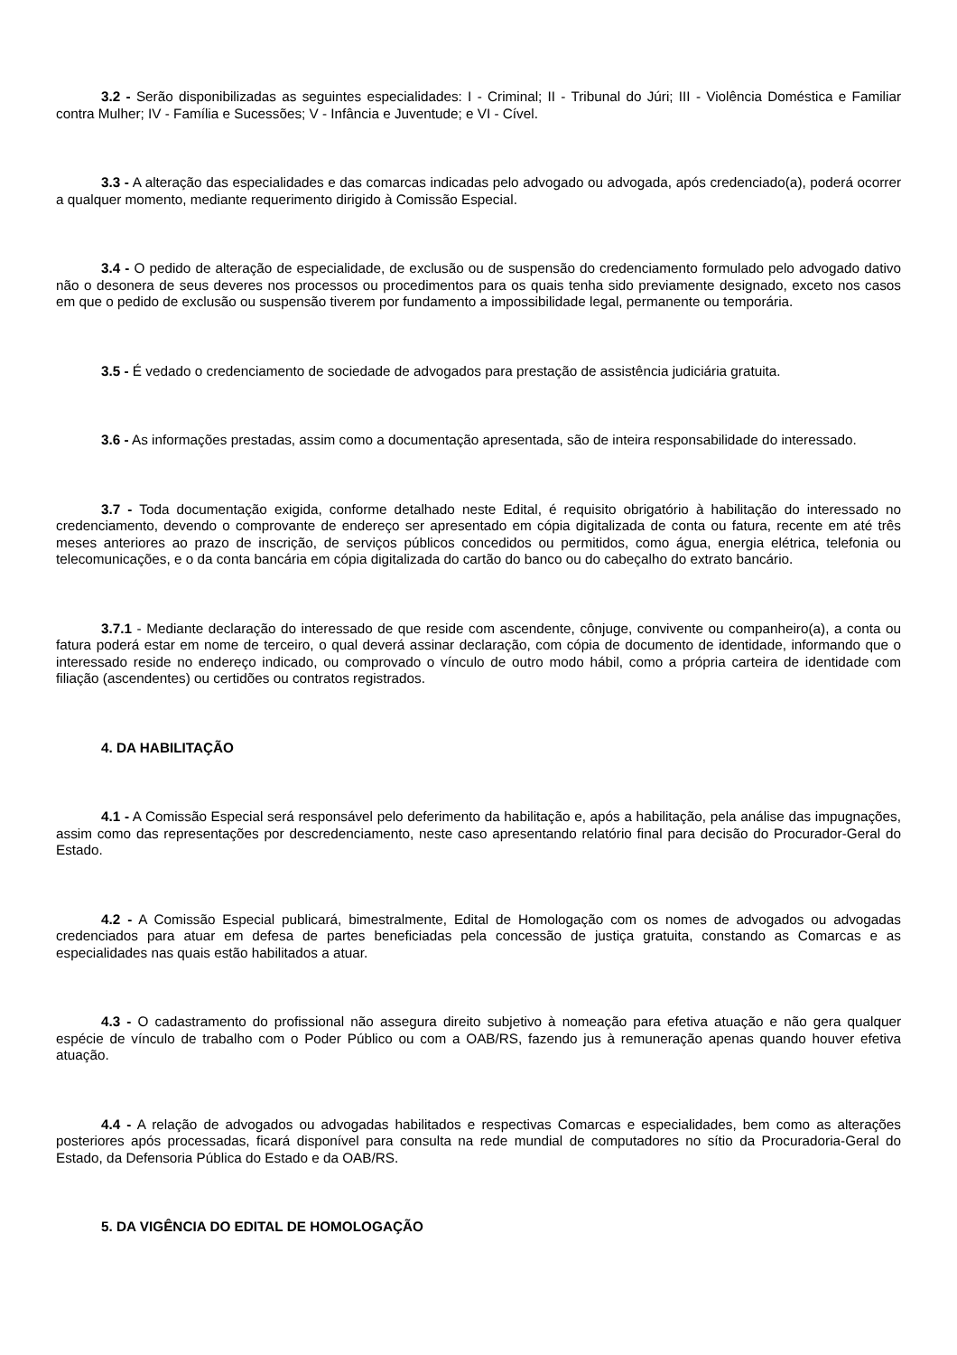3.2 - Serão disponibilizadas as seguintes especialidades: I - Criminal; II - Tribunal do Júri; III - Violência Doméstica e Familiar contra Mulher; IV - Família e Sucessões; V - Infância e Juventude; e VI - Cível.
3.3 - A alteração das especialidades e das comarcas indicadas pelo advogado ou advogada, após credenciado(a), poderá ocorrer a qualquer momento, mediante requerimento dirigido à Comissão Especial.
3.4 - O pedido de alteração de especialidade, de exclusão ou de suspensão do credenciamento formulado pelo advogado dativo não o desonera de seus deveres nos processos ou procedimentos para os quais tenha sido previamente designado, exceto nos casos em que o pedido de exclusão ou suspensão tiverem por fundamento a impossibilidade legal, permanente ou temporária.
3.5 - É vedado o credenciamento de sociedade de advogados para prestação de assistência judiciária gratuita.
3.6 - As informações prestadas, assim como a documentação apresentada, são de inteira responsabilidade do interessado.
3.7 - Toda documentação exigida, conforme detalhado neste Edital, é requisito obrigatório à habilitação do interessado no credenciamento, devendo o comprovante de endereço ser apresentado em cópia digitalizada de conta ou fatura, recente em até três meses anteriores ao prazo de inscrição, de serviços públicos concedidos ou permitidos, como água, energia elétrica, telefonia ou telecomunicações, e o da conta bancária em cópia digitalizada do cartão do banco ou do cabeçalho do extrato bancário.
3.7.1 - Mediante declaração do interessado de que reside com ascendente, cônjuge, convivente ou companheiro(a), a conta ou fatura poderá estar em nome de terceiro, o qual deverá assinar declaração, com cópia de documento de identidade, informando que o interessado reside no endereço indicado, ou comprovado o vínculo de outro modo hábil, como a própria carteira de identidade com filiação (ascendentes) ou certidões ou contratos registrados.
4. DA HABILITAÇÃO
4.1 - A Comissão Especial será responsável pelo deferimento da habilitação e, após a habilitação, pela análise das impugnações, assim como das representações por descredenciamento, neste caso apresentando relatório final para decisão do Procurador-Geral do Estado.
4.2 - A Comissão Especial publicará, bimestralmente, Edital de Homologação com os nomes de advogados ou advogadas credenciados para atuar em defesa de partes beneficiadas pela concessão de justiça gratuita, constando as Comarcas e as especialidades nas quais estão habilitados a atuar.
4.3 - O cadastramento do profissional não assegura direito subjetivo à nomeação para efetiva atuação e não gera qualquer espécie de vínculo de trabalho com o Poder Público ou com a OAB/RS, fazendo jus à remuneração apenas quando houver efetiva atuação.
4.4 - A relação de advogados ou advogadas habilitados e respectivas Comarcas e especialidades, bem como as alterações posteriores após processadas, ficará disponível para consulta na rede mundial de computadores no sítio da Procuradoria-Geral do Estado, da Defensoria Pública do Estado e da OAB/RS.
5. DA VIGÊNCIA DO EDITAL DE HOMOLOGAÇÃO